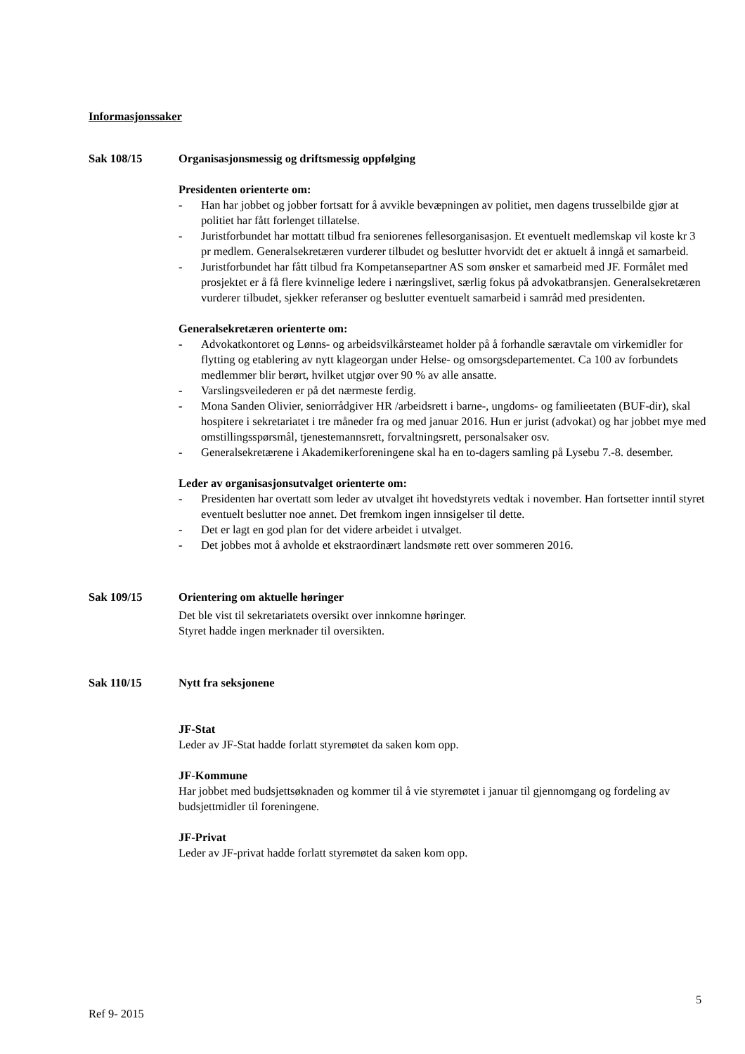Informasjonssaker
Sak 108/15 Organisasjonsmessig og driftsmessig oppfølging
Presidenten orienterte om:
- Han har jobbet og jobber fortsatt for å avvikle bevæpningen av politiet, men dagens trusselbilde gjør at politiet har fått forlenget tillatelse.
- Juristforbundet har mottatt tilbud fra seniorenes fellesorganisasjon. Et eventuelt medlemskap vil koste kr 3 pr medlem. Generalsekretæren vurderer tilbudet og beslutter hvorvidt det er aktuelt å inngå et samarbeid.
- Juristforbundet har fått tilbud fra Kompetansepartner AS som ønsker et samarbeid med JF. Formålet med prosjektet er å få flere kvinnelige ledere i næringslivet, særlig fokus på advokatbransjen. Generalsekretæren vurderer tilbudet, sjekker referanser og beslutter eventuelt samarbeid i samråd med presidenten.
Generalsekretæren orienterte om:
- Advokatkontoret og Lønns- og arbeidsvilkårsteamet holder på å forhandle særavtale om virkemidler for flytting og etablering av nytt klageorgan under Helse- og omsorgsdepartementet. Ca 100 av forbundets medlemmer blir berørt, hvilket utgjør over 90 % av alle ansatte.
- Varslingsveilederen er på det nærmeste ferdig.
- Mona Sanden Olivier, seniorrådgiver HR /arbeidsrett i barne-, ungdoms- og familieetaten (BUF-dir), skal hospitere i sekretariatet i tre måneder fra og med januar 2016. Hun er jurist (advokat) og har jobbet mye med omstillingsspørsmål, tjenestemannsrett, forvaltningsrett, personalsaker osv.
- Generalsekretærene i Akademikerforeningene skal ha en to-dagers samling på Lysebu 7.-8. desember.
Leder av organisasjonsutvalget orienterte om:
- Presidenten har overtatt som leder av utvalget iht hovedstyrets vedtak i november. Han fortsetter inntil styret eventuelt beslutter noe annet. Det fremkom ingen innsigelser til dette.
- Det er lagt en god plan for det videre arbeidet i utvalget.
- Det jobbes mot å avholde et ekstraordinært landsmøte rett over sommeren 2016.
Sak 109/15 Orientering om aktuelle høringer
Det ble vist til sekretariatets oversikt over innkomne høringer.
Styret hadde ingen merknader til oversikten.
Sak 110/15 Nytt fra seksjonene
JF-Stat
Leder av JF-Stat hadde forlatt styremøtet da saken kom opp.
JF-Kommune
Har jobbet med budsjettsøknaden og kommer til å vie styremøtet i januar til gjennomgang og fordeling av budsjettmidler til foreningene.
JF-Privat
Leder av JF-privat hadde forlatt styremøtet da saken kom opp.
5
Ref 9- 2015